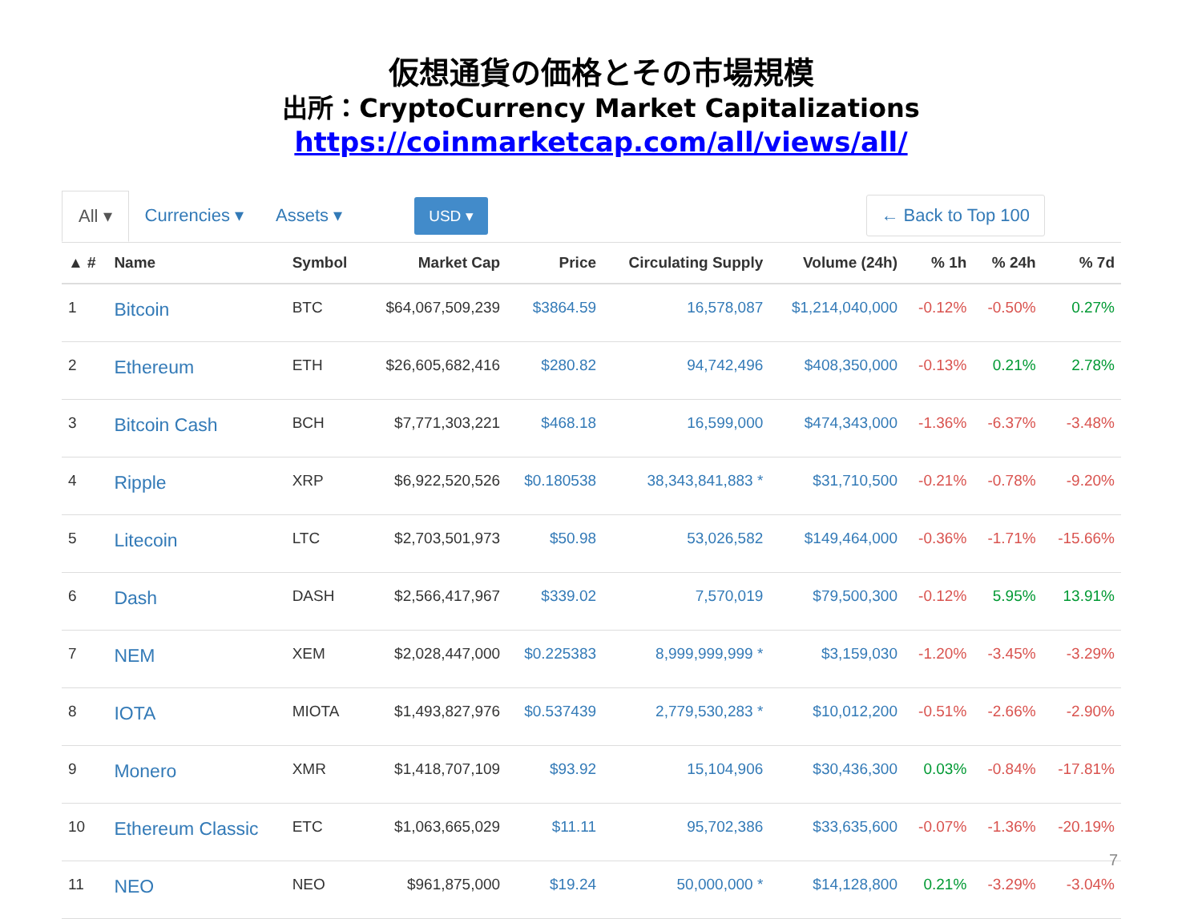仮想通貨の価格とその市場規模
出所：CryptoCurrency Market Capitalizations
https://coinmarketcap.com/all/views/all/
All ▾ Currencies ▾ Assets ▾ USD ▾ ← Back to Top 100
| ▲ # | Name | Symbol | Market Cap | Price | Circulating Supply | Volume (24h) | % 1h | % 24h | % 7d |
| --- | --- | --- | --- | --- | --- | --- | --- | --- | --- |
| 1 | Bitcoin | BTC | $64,067,509,239 | $3864.59 | 16,578,087 | $1,214,040,000 | -0.12% | -0.50% | 0.27% |
| 2 | Ethereum | ETH | $26,605,682,416 | $280.82 | 94,742,496 | $408,350,000 | -0.13% | 0.21% | 2.78% |
| 3 | Bitcoin Cash | BCH | $7,771,303,221 | $468.18 | 16,599,000 | $474,343,000 | -1.36% | -6.37% | -3.48% |
| 4 | Ripple | XRP | $6,922,520,526 | $0.180538 | 38,343,841,883 * | $31,710,500 | -0.21% | -0.78% | -9.20% |
| 5 | Litecoin | LTC | $2,703,501,973 | $50.98 | 53,026,582 | $149,464,000 | -0.36% | -1.71% | -15.66% |
| 6 | Dash | DASH | $2,566,417,967 | $339.02 | 7,570,019 | $79,500,300 | -0.12% | 5.95% | 13.91% |
| 7 | NEM | XEM | $2,028,447,000 | $0.225383 | 8,999,999,999 * | $3,159,030 | -1.20% | -3.45% | -3.29% |
| 8 | IOTA | MIOTA | $1,493,827,976 | $0.537439 | 2,779,530,283 * | $10,012,200 | -0.51% | -2.66% | -2.90% |
| 9 | Monero | XMR | $1,418,707,109 | $93.92 | 15,104,906 | $30,436,300 | 0.03% | -0.84% | -17.81% |
| 10 | Ethereum Classic | ETC | $1,063,665,029 | $11.11 | 95,702,386 | $33,635,600 | -0.07% | -1.36% | -20.19% |
| 11 | NEO | NEO | $961,875,000 | $19.24 | 50,000,000 * | $14,128,800 | 0.21% | -3.29% | -3.04% |
7